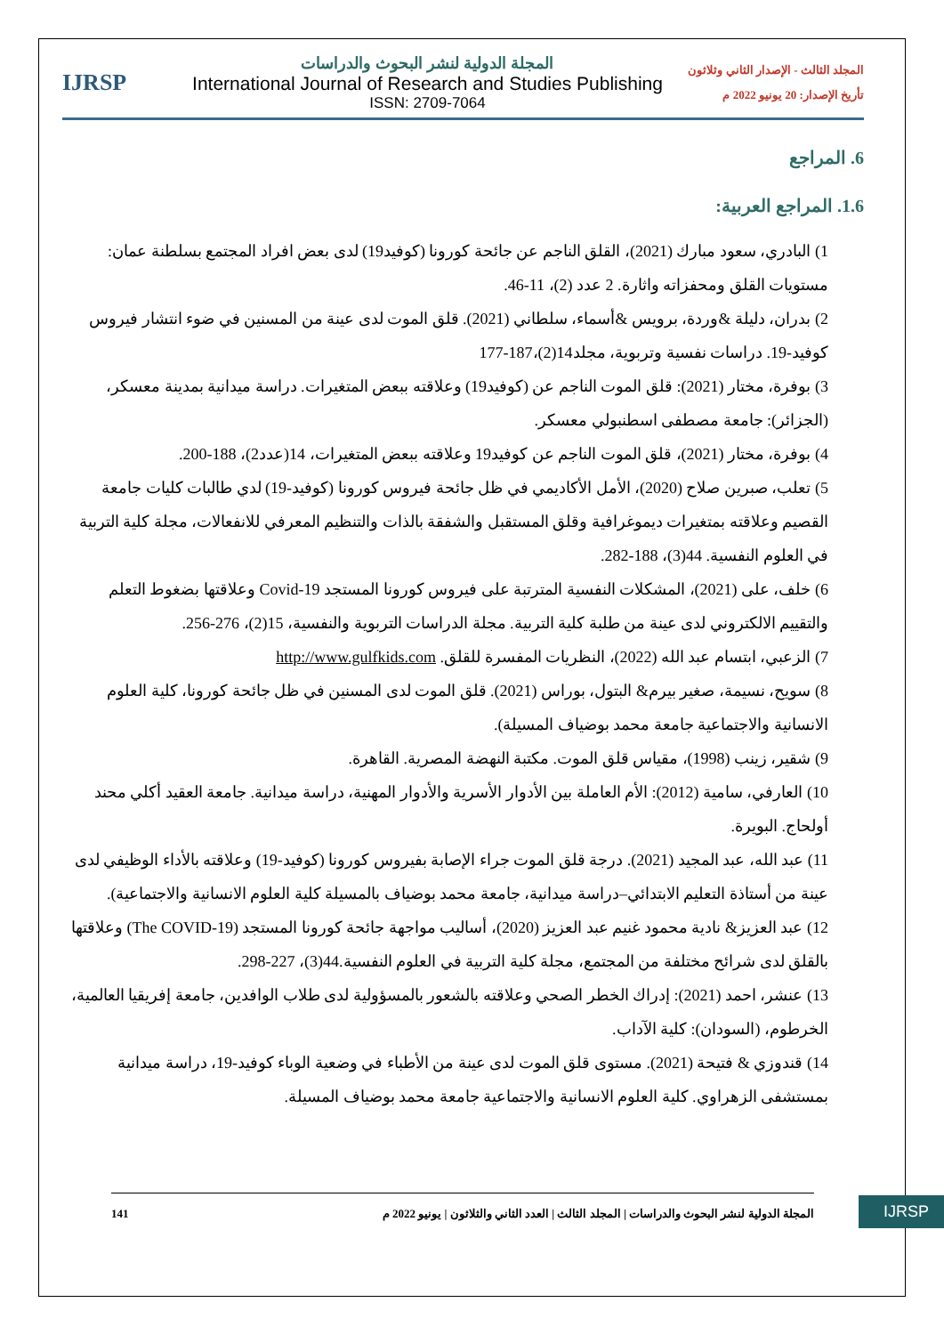IJRSP
المجلة الدولية لنشر البحوث والدراسات
International Journal of Research and Studies Publishing
ISSN: 2709-7064
المجلد الثالث - الإصدار الثاني وثلاثون
تأريخ الإصدار: 20 يونيو 2022 م
6. المراجع
1.6. المراجع العربية:
1) البادري، سعود مبارك (2021)، القلق الناجم عن جائحة كورونا (كوفيد19) لدى بعض افراد المجتمع بسلطنة عمان: مستويات القلق ومحفزاته واثارة. 2 عدد (2)، 11-46.
2) بدران، دليلة &وردة، برويس &أسماء، سلطاني (2021). قلق الموت لدى عينة من المسنين في ضوء انتشار فيروس كوفيد-19. دراسات نفسية وتربوية، مجلد14(2)،187-177
3) بوفرة، مختار (2021): قلق الموت الناجم عن (كوفيد19) وعلاقته ببعض المتغيرات. دراسة ميدانية بمدينة معسكر، (الجزائر): جامعة مصطفى اسطنبولي معسكر.
4) بوفرة، مختار (2021)، قلق الموت الناجم عن كوفيد19 وعلاقته ببعض المتغيرات، 14(عدد2)، 188-200.
5) تعلب، صبرين صلاح (2020)، الأمل الأكاديمي في ظل جائحة فيروس كورونا (كوفيد-19) لدي طالبات كليات جامعة القصيم وعلاقته بمتغيرات ديموغرافية وقلق المستقبل والشفقة بالذات والتنظيم المعرفي للانفعالات، مجلة كلية التربية في العلوم النفسية. 44(3)، 188-282.
6) خلف، على (2021)، المشكلات النفسية المترتبة على فيروس كورونا المستجد Covid-19 وعلاقتها بضغوط التعلم والتقييم الالكتروني لدى عينة من طلبة كلية التربية. مجلة الدراسات التربوية والنفسية، 15(2)، 276-256.
7) الزعبي، ابتسام عبد الله (2022)، النظريات المفسرة للقلق. http://www.gulfkids.com
8) سويح، نسيمة، صغير بيرم& البتول، بوراس (2021). قلق الموت لدى المسنين في ظل جائحة كورونا، كلية العلوم الانسانية والاجتماعية جامعة محمد بوضياف المسيلة).
9) شقير، زينب (1998)، مقياس قلق الموت. مكتبة النهضة المصرية. القاهرة.
10) العارفي، سامية (2012): الأم العاملة بين الأدوار الأسرية والأدوار المهنية، دراسة ميدانية. جامعة العقيد أكلي محند أولحاج. البويرة.
11) عبد الله، عبد المجيد (2021). درجة قلق الموت جراء الإصابة بفيروس كورونا (كوفيد-19) وعلاقته بالأداء الوظيفي لدى عينة من أستاذة التعليم الابتدائي–دراسة ميدانية، جامعة محمد بوضياف بالمسيلة كلية العلوم الانسانية والاجتماعية).
12) عبد العزيز& نادية محمود غنيم عبد العزيز (2020)، أساليب مواجهة جائحة كورونا المستجد (The COVID-19) وعلاقتها بالقلق لدى شرائح مختلفة من المجتمع، مجلة كلية التربية في العلوم النفسية.44(3)، 227-298.
13) عنشر، احمد (2021): إدراك الخطر الصحي وعلاقته بالشعور بالمسؤولية لدى طلاب الوافدين، جامعة إفريقيا العالمية، الخرطوم، (السودان): كلية الآداب.
14) قندوزي & فتيحة (2021). مستوى قلق الموت لدى عينة من الأطباء في وضعية الوباء كوفيد-19، دراسة ميدانية بمستشفى الزهراوي. كلية العلوم الانسانية والاجتماعية جامعة محمد بوضياف المسيلة.
IJRSP
141 المجلة الدولية لنشر البحوث والدراسات | المجلد الثالث | العدد الثاني والثلاثون | يونيو 2022 م